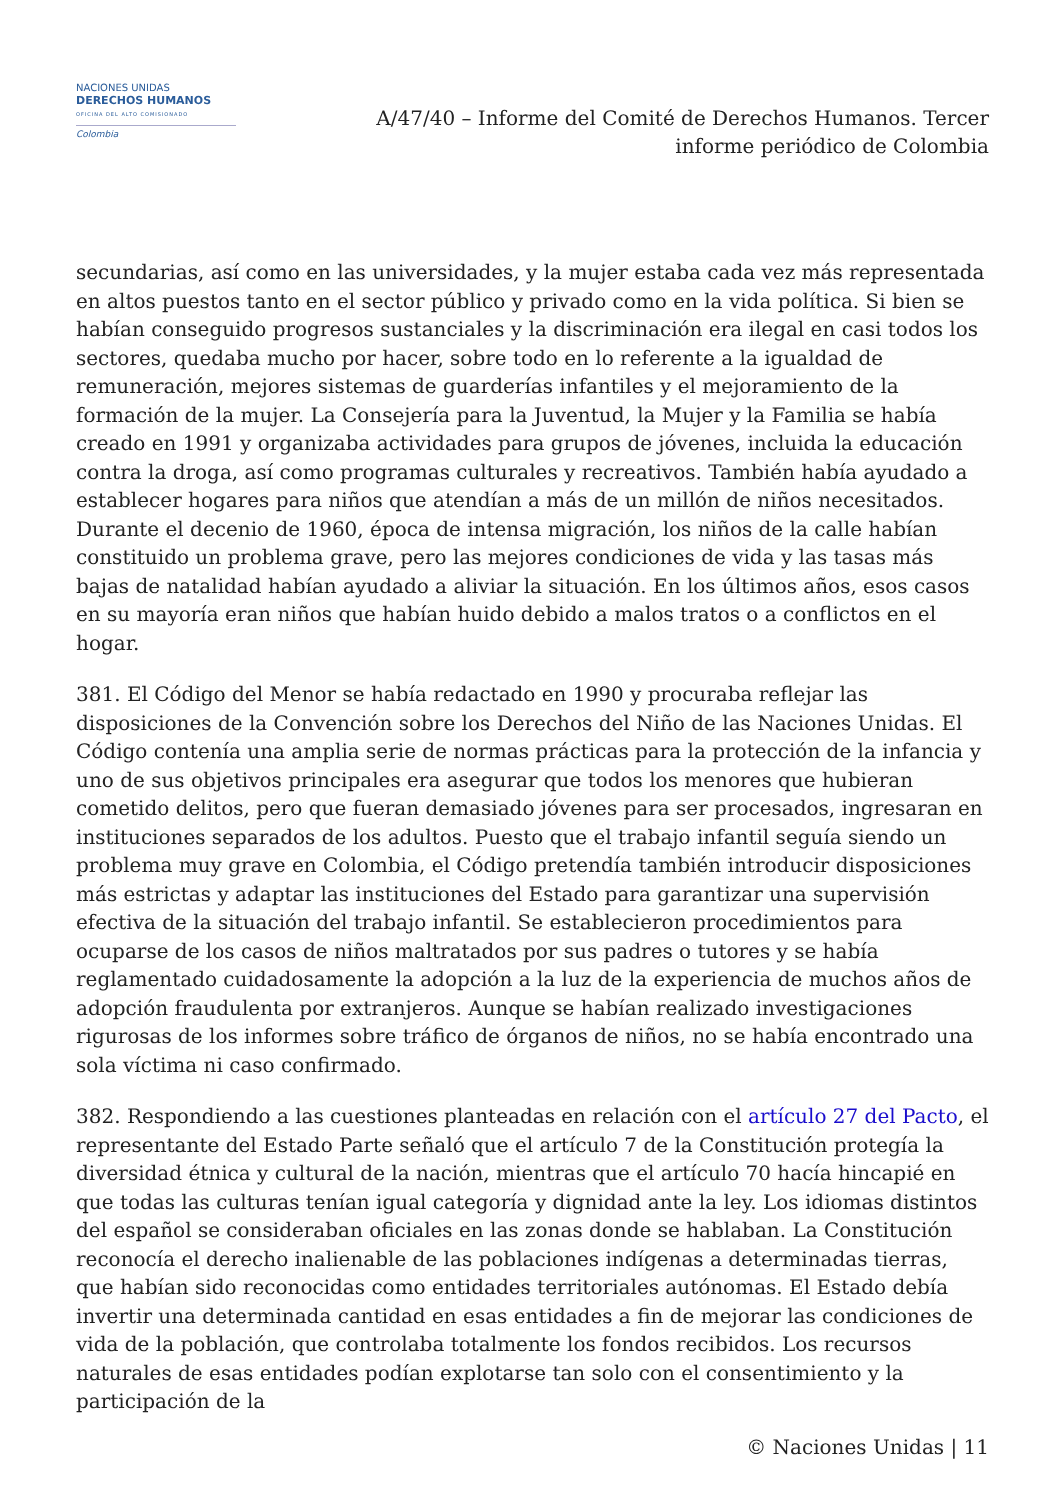NACIONES UNIDAS
DERECHOS HUMANOS
OFICINA DEL ALTO COMISIONADO
Colombia
A/47/40 – Informe del Comité de Derechos Humanos. Tercer informe periódico de Colombia
secundarias, así como en las universidades, y la mujer estaba cada vez más representada en altos puestos tanto en el sector público y privado como en la vida política. Si bien se habían conseguido progresos sustanciales y la discriminación era ilegal en casi todos los sectores, quedaba mucho por hacer, sobre todo en lo referente a la igualdad de remuneración, mejores sistemas de guarderías infantiles y el mejoramiento de la formación de la mujer. La Consejería para la Juventud, la Mujer y la Familia se había creado en 1991 y organizaba actividades para grupos de jóvenes, incluida la educación contra la droga, así como programas culturales y recreativos. También había ayudado a establecer hogares para niños que atendían a más de un millón de niños necesitados. Durante el decenio de 1960, época de intensa migración, los niños de la calle habían constituido un problema grave, pero las mejores condiciones de vida y las tasas más bajas de natalidad habían ayudado a aliviar la situación. En los últimos años, esos casos en su mayoría eran niños que habían huido debido a malos tratos o a conflictos en el hogar.
381. El Código del Menor se había redactado en 1990 y procuraba reflejar las disposiciones de la Convención sobre los Derechos del Niño de las Naciones Unidas. El Código contenía una amplia serie de normas prácticas para la protección de la infancia y uno de sus objetivos principales era asegurar que todos los menores que hubieran cometido delitos, pero que fueran demasiado jóvenes para ser procesados, ingresaran en instituciones separados de los adultos. Puesto que el trabajo infantil seguía siendo un problema muy grave en Colombia, el Código pretendía también introducir disposiciones más estrictas y adaptar las instituciones del Estado para garantizar una supervisión efectiva de la situación del trabajo infantil. Se establecieron procedimientos para ocuparse de los casos de niños maltratados por sus padres o tutores y se había reglamentado cuidadosamente la adopción a la luz de la experiencia de muchos años de adopción fraudulenta por extranjeros. Aunque se habían realizado investigaciones rigurosas de los informes sobre tráfico de órganos de niños, no se había encontrado una sola víctima ni caso confirmado.
382. Respondiendo a las cuestiones planteadas en relación con el artículo 27 del Pacto, el representante del Estado Parte señaló que el artículo 7 de la Constitución protegía la diversidad étnica y cultural de la nación, mientras que el artículo 70 hacía hincapié en que todas las culturas tenían igual categoría y dignidad ante la ley. Los idiomas distintos del español se consideraban oficiales en las zonas donde se hablaban. La Constitución reconocía el derecho inalienable de las poblaciones indígenas a determinadas tierras, que habían sido reconocidas como entidades territoriales autónomas. El Estado debía invertir una determinada cantidad en esas entidades a fin de mejorar las condiciones de vida de la población, que controlaba totalmente los fondos recibidos. Los recursos naturales de esas entidades podían explotarse tan solo con el consentimiento y la participación de la
© Naciones Unidas | 11